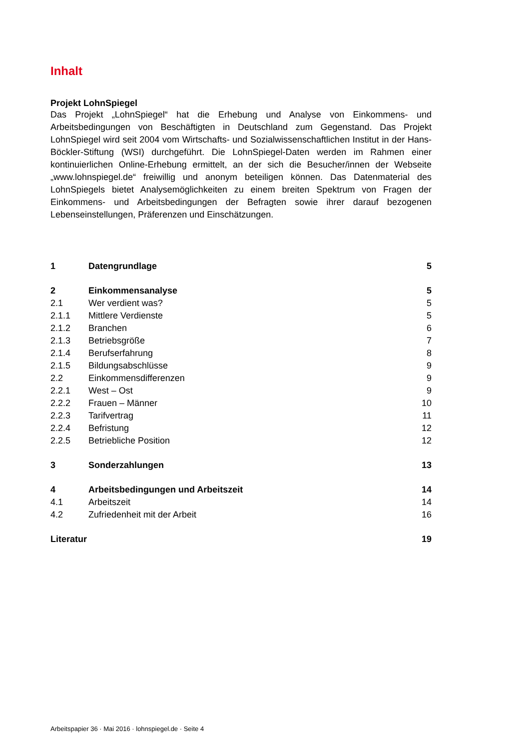Inhalt
Projekt LohnSpiegel
Das Projekt „LohnSpiegel“ hat die Erhebung und Analyse von Einkommens- und Arbeitsbedingungen von Beschäftigten in Deutschland zum Gegenstand. Das Projekt LohnSpiegel wird seit 2004 vom Wirtschafts- und Sozialwissenschaftlichen Institut in der Hans-Böckler-Stiftung (WSI) durchgeführt. Die LohnSpiegel-Daten werden im Rahmen einer kontinuierlichen Online-Erhebung ermittelt, an der sich die Besucher/innen der Webseite „www.lohnspiegel.de“ freiwillig und anonym beteiligen können. Das Datenmaterial des LohnSpiegels bietet Analysemöglichkeiten zu einem breiten Spektrum von Fragen der Einkommens- und Arbeitsbedingungen der Befragten sowie ihrer darauf bezogenen Lebenseinstellungen, Präferenzen und Einschätzungen.
| 1 | Datengrundlage | 5 |
| 2 | Einkommensanalyse | 5 |
| 2.1 | Wer verdient was? | 5 |
| 2.1.1 | Mittlere Verdienste | 5 |
| 2.1.2 | Branchen | 6 |
| 2.1.3 | Betriebsgröße | 7 |
| 2.1.4 | Berufserfahrung | 8 |
| 2.1.5 | Bildungsabschlüsse | 9 |
| 2.2 | Einkommensdifferenzen | 9 |
| 2.2.1 | West – Ost | 9 |
| 2.2.2 | Frauen – Männer | 10 |
| 2.2.3 | Tarifvertrag | 11 |
| 2.2.4 | Befristung | 12 |
| 2.2.5 | Betriebliche Position | 12 |
| 3 | Sonderzahlungen | 13 |
| 4 | Arbeitsbedingungen und Arbeitszeit | 14 |
| 4.1 | Arbeitszeit | 14 |
| 4.2 | Zufriedenheit mit der Arbeit | 16 |
| Literatur | | 19 |
Arbeitspapier 36 · Mai 2016 · lohnspiegel.de · Seite 4